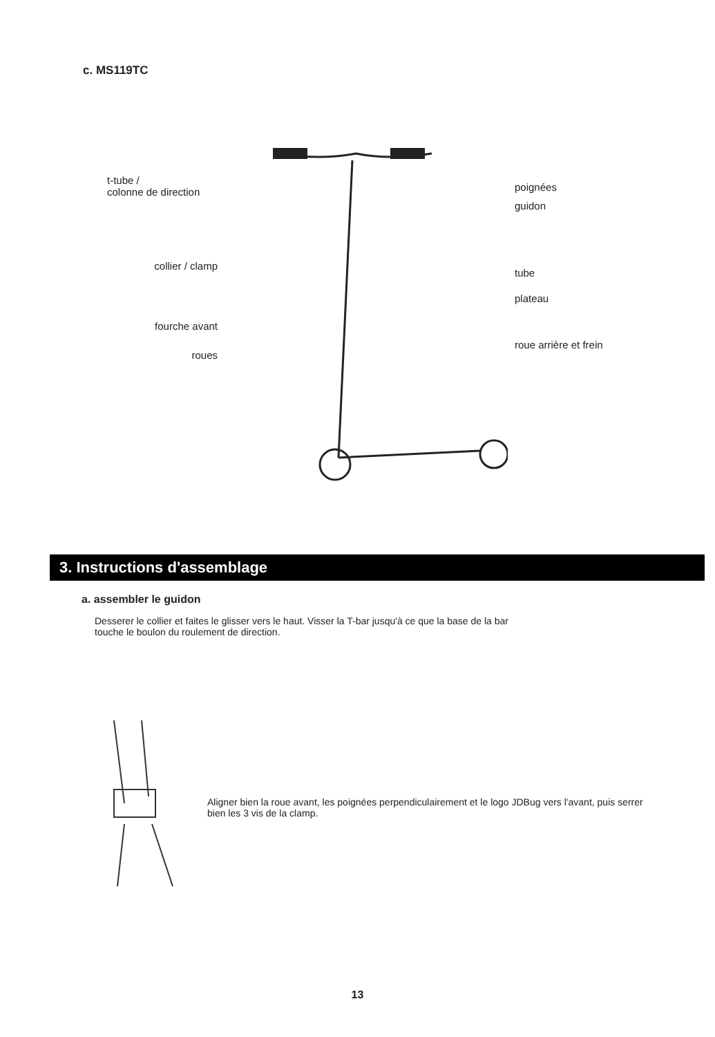c. MS119TC
t-tube /
colonne de direction
collier / clamp
fourche avant
roues
poignées
guidon
tube
plateau
roue arrière et frein
3. Instructions d'assemblage
a. assembler le guidon
Desserer le collier et faites le glisser vers le haut. Visser la T-bar jusqu'à ce que la base de la bar touche le boulon du roulement de direction.
Aligner bien la roue avant, les poignées perpendiculairement et le logo JDBug vers l'avant, puis serrer bien les 3 vis de la clamp.
13